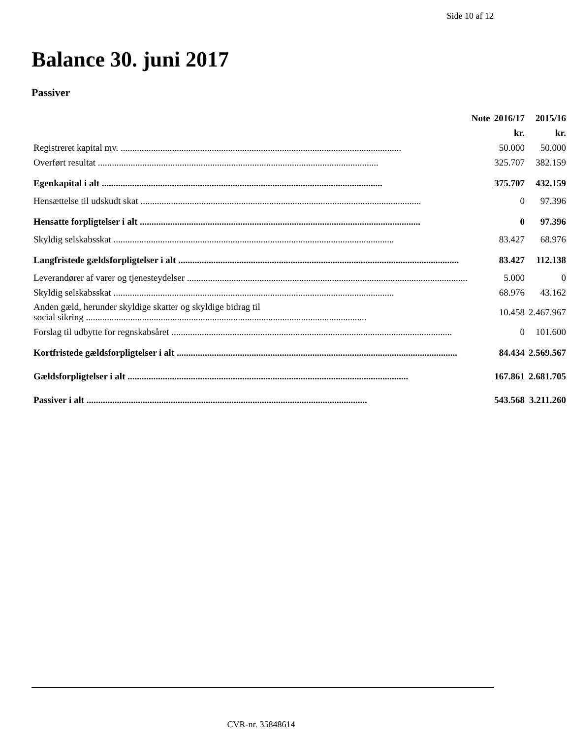Side 10 af 12
Balance 30. juni 2017
Passiver
| | Note | 2016/17 | 2015/16 |
| --- | --- | --- | --- |
| | | kr. | kr. |
| Registreret kapital mv. | | 50.000 | 50.000 |
| Overført resultat | | 325.707 | 382.159 |
| Egenkapital i alt | | 375.707 | 432.159 |
| Hensættelse til udskudt skat | | 0 | 97.396 |
| Hensatte forpligtelser i alt | | 0 | 97.396 |
| Skyldig selskabsskat | | 83.427 | 68.976 |
| Langfristede gældsforpligtelser i alt | | 83.427 | 112.138 |
| Leverandører af varer og tjenesteydelser | | 5.000 | 0 |
| Skyldig selskabsskat | | 68.976 | 43.162 |
| Anden gæld, herunder skyldige skatter og skyldige bidrag til social sikring | | 10.458 | 2.467.967 |
| Forslag til udbytte for regnskabsåret | | 0 | 101.600 |
| Kortfristede gældsforpligtelser i alt | | 84.434 | 2.569.567 |
| Gældsforpligtelser i alt | | 167.861 | 2.681.705 |
| Passiver i alt | | 543.568 | 3.211.260 |
CVR-nr. 35848614